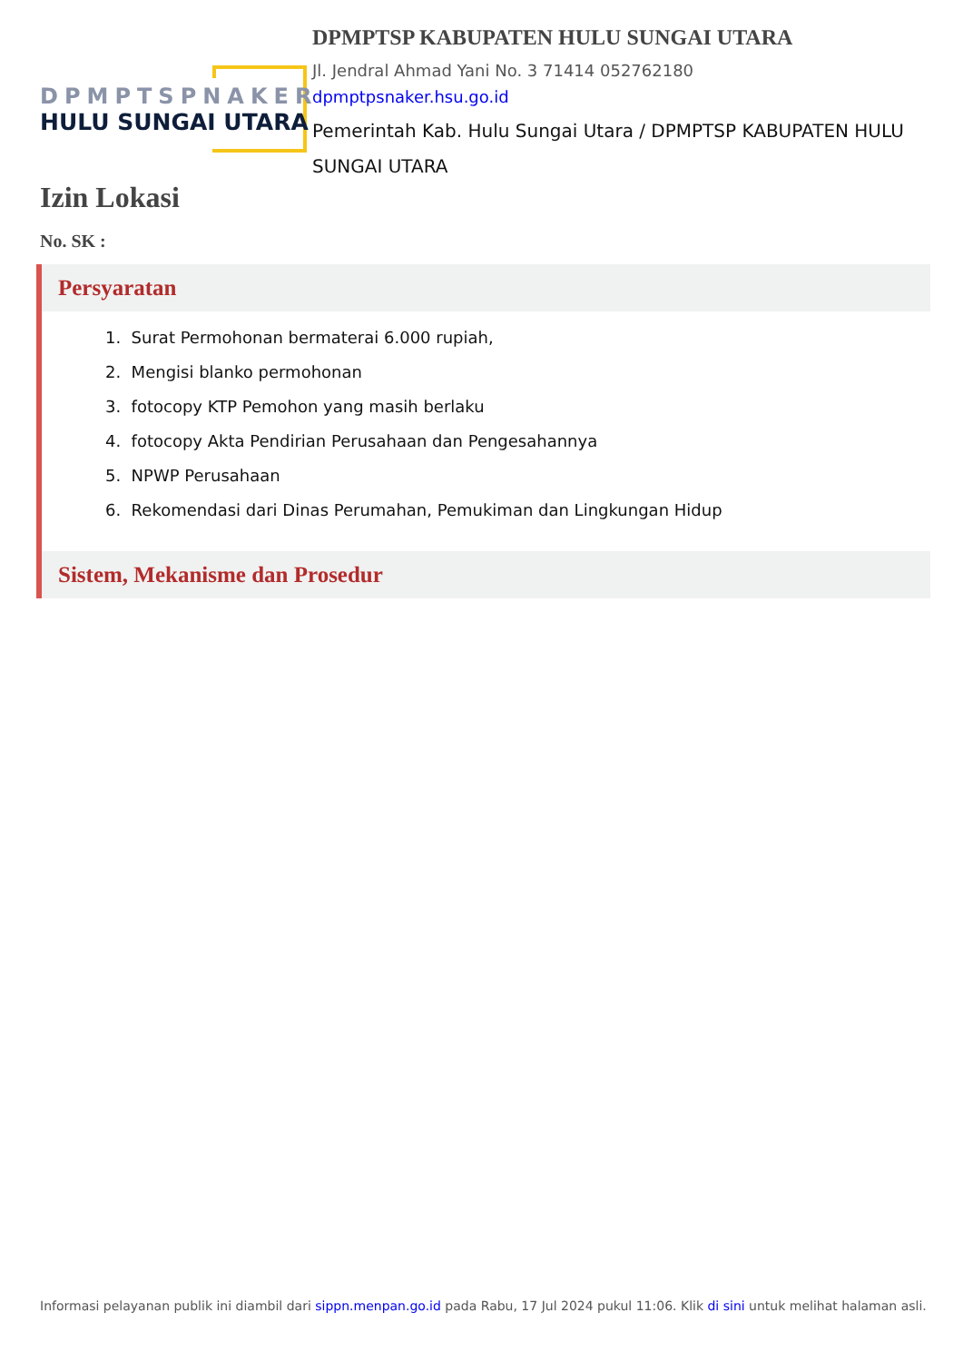DPMPTSPNAKER
HULU SUNGAI UTARA
DPMPTSP KABUPATEN HULU SUNGAI UTARA
Jl. Jendral Ahmad Yani No. 3 71414 052762180
dpmptpsnaker.hsu.go.id
Pemerintah Kab. Hulu Sungai Utara / DPMPTSP KABUPATEN HULU SUNGAI UTARA
Izin Lokasi
No. SK :
Persyaratan
1. Surat Permohonan bermaterai 6.000 rupiah,
2. Mengisi blanko permohonan
3. fotocopy KTP Pemohon yang masih berlaku
4. fotocopy Akta Pendirian Perusahaan dan Pengesahannya
5. NPWP Perusahaan
6. Rekomendasi dari Dinas Perumahan, Pemukiman dan Lingkungan Hidup
Sistem, Mekanisme dan Prosedur
Informasi pelayanan publik ini diambil dari sippn.menpan.go.id pada Rabu, 17 Jul 2024 pukul 11:06. Klik di sini untuk melihat halaman asli.